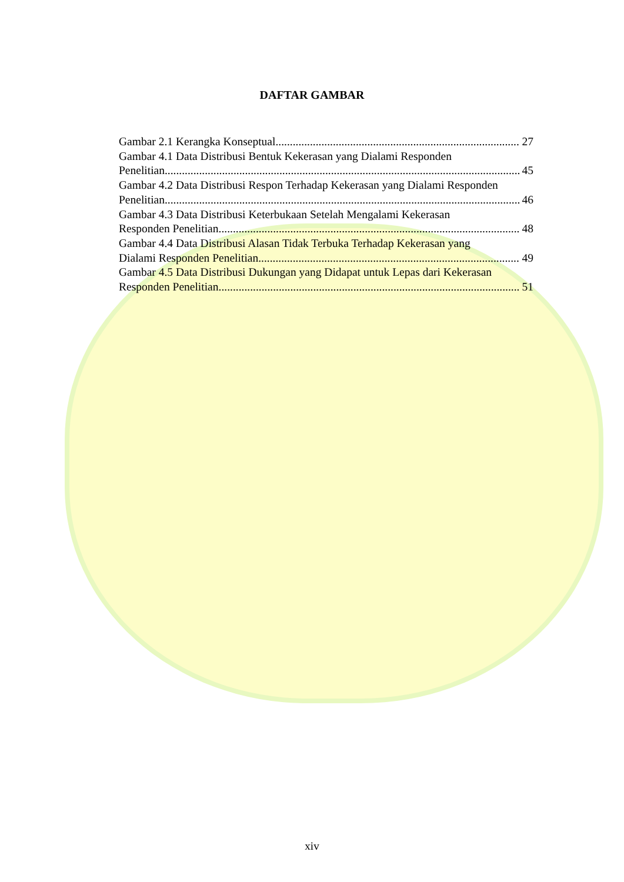DAFTAR GAMBAR
Gambar 2.1 Kerangka Konseptual 27
Gambar 4.1 Data Distribusi Bentuk Kekerasan yang Dialami Responden
Penelitian 45
Gambar 4.2 Data Distribusi Respon Terhadap Kekerasan yang Dialami Responden
Penelitian 46
Gambar 4.3 Data Distribusi Keterbukaan Setelah Mengalami Kekerasan
Responden Penelitian 48
Gambar 4.4 Data Distribusi Alasan Tidak Terbuka Terhadap Kekerasan yang
Dialami Responden Penelitian 49
Gambar 4.5 Data Distribusi Dukungan yang Didapat untuk Lepas dari Kekerasan
Responden Penelitian 51
xiv